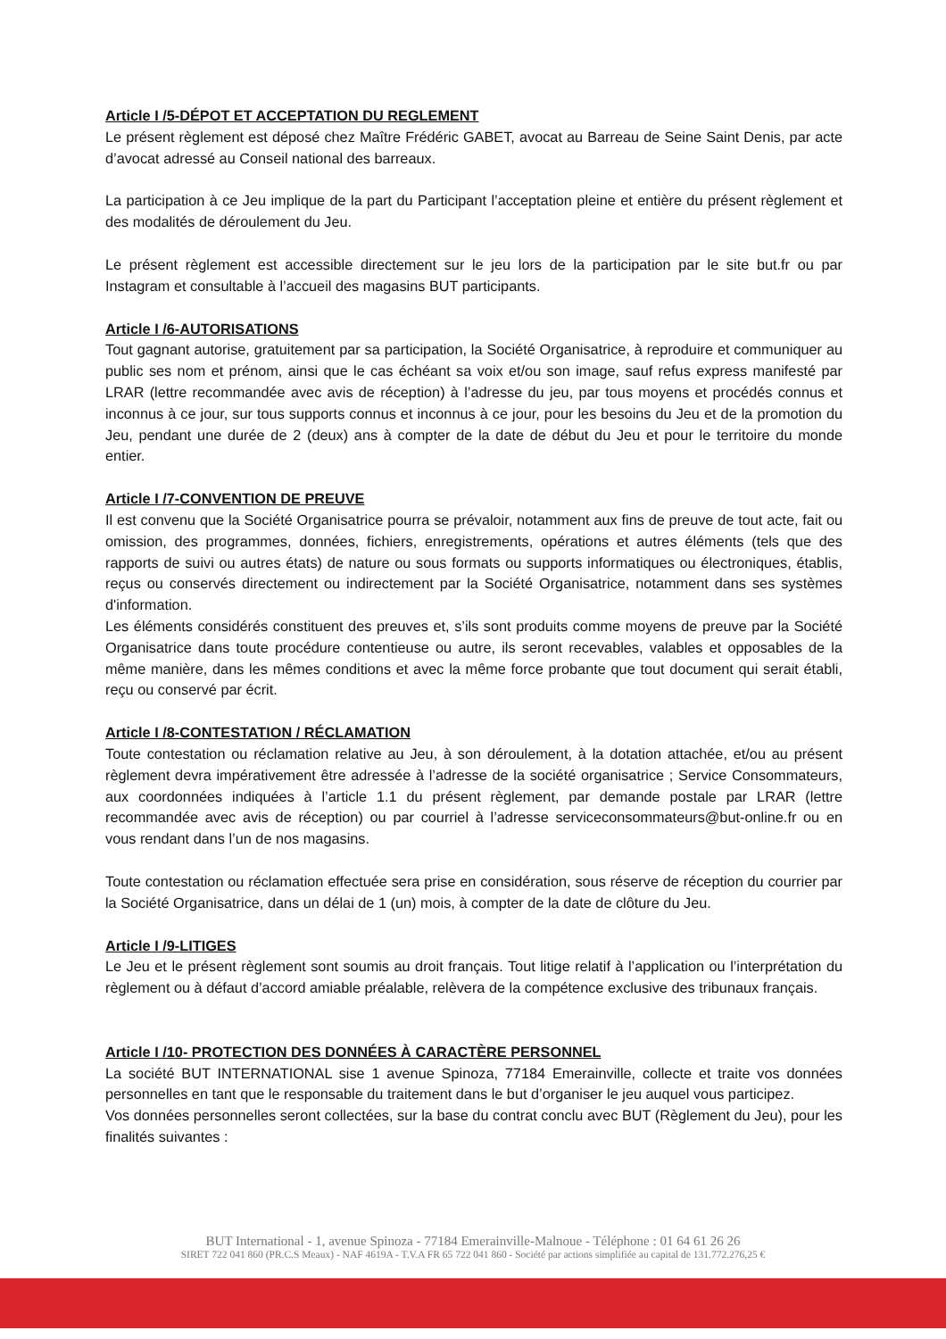Article I /5-DÉPOT ET ACCEPTATION DU REGLEMENT
Le présent règlement est déposé chez Maître Frédéric GABET, avocat au Barreau de Seine Saint Denis, par acte d’avocat adressé au Conseil national des barreaux.
La participation à ce Jeu implique de la part du Participant l’acceptation pleine et entière du présent règlement et des modalités de déroulement du Jeu.
Le présent règlement est accessible directement sur le jeu lors de la participation par le site but.fr ou par Instagram et consultable à l’accueil des magasins BUT participants.
Article I /6-AUTORISATIONS
Tout gagnant autorise, gratuitement par sa participation, la Société Organisatrice, à reproduire et communiquer au public ses nom et prénom, ainsi que le cas échéant sa voix et/ou son image, sauf refus express manifesté par LRAR (lettre recommandée avec avis de réception) à l’adresse du jeu, par tous moyens et procédés connus et inconnus à ce jour, sur tous supports connus et inconnus à ce jour, pour les besoins du Jeu et de la promotion du Jeu, pendant une durée de 2 (deux) ans à compter de la date de début du Jeu et pour le territoire du monde entier.
Article I /7-CONVENTION DE PREUVE
Il est convenu que la Société Organisatrice pourra se prévaloir, notamment aux fins de preuve de tout acte, fait ou omission, des programmes, données, fichiers, enregistrements, opérations et autres éléments (tels que des rapports de suivi ou autres états) de nature ou sous formats ou supports informatiques ou électroniques, établis, reçus ou conservés directement ou indirectement par la Société Organisatrice, notamment dans ses systèmes d'information.
Les éléments considérés constituent des preuves et, s’ils sont produits comme moyens de preuve par la Société Organisatrice dans toute procédure contentieuse ou autre, ils seront recevables, valables et opposables de la même manière, dans les mêmes conditions et avec la même force probante que tout document qui serait établi, reçu ou conservé par écrit.
Article I /8-CONTESTATION / RÉCLAMATION
Toute contestation ou réclamation relative au Jeu, à son déroulement, à la dotation attachée, et/ou au présent règlement devra impérativement être adressée à l’adresse de la société organisatrice ; Service Consommateurs, aux coordonnées indiquées à l’article 1.1 du présent règlement, par demande postale par LRAR (lettre recommandée avec avis de réception) ou par courriel à l’adresse serviceconsommateurs@but-online.fr ou en vous rendant dans l’un de nos magasins.
Toute contestation ou réclamation effectuée sera prise en considération, sous réserve de réception du courrier par la Société Organisatrice, dans un délai de 1 (un) mois, à compter de la date de clôture du Jeu.
Article I /9-LITIGES
Le Jeu et le présent règlement sont soumis au droit français. Tout litige relatif à l’application ou l’interprétation du règlement ou à défaut d’accord amiable préalable, relèvera de la compétence exclusive des tribunaux français.
Article I /10- PROTECTION DES DONNÉES À CARACTÈRE PERSONNEL
La société BUT INTERNATIONAL sise 1 avenue Spinoza, 77184 Emerainville, collecte et traite vos données personnelles en tant que le responsable du traitement dans le but d’organiser le jeu auquel vous participez.
Vos données personnelles seront collectées, sur la base du contrat conclu avec BUT (Règlement du Jeu), pour les finalités suivantes :
BUT International - 1, avenue Spinoza - 77184 Emerainville-Malnoue - Téléphone : 01 64 61 26 26
SIRET 722 041 860 (PR.C.S Meaux) - NAF 4619A - T.V.A FR 65 722 041 860 - Société par actions simplifiée au capital de 131.772.276,25 €